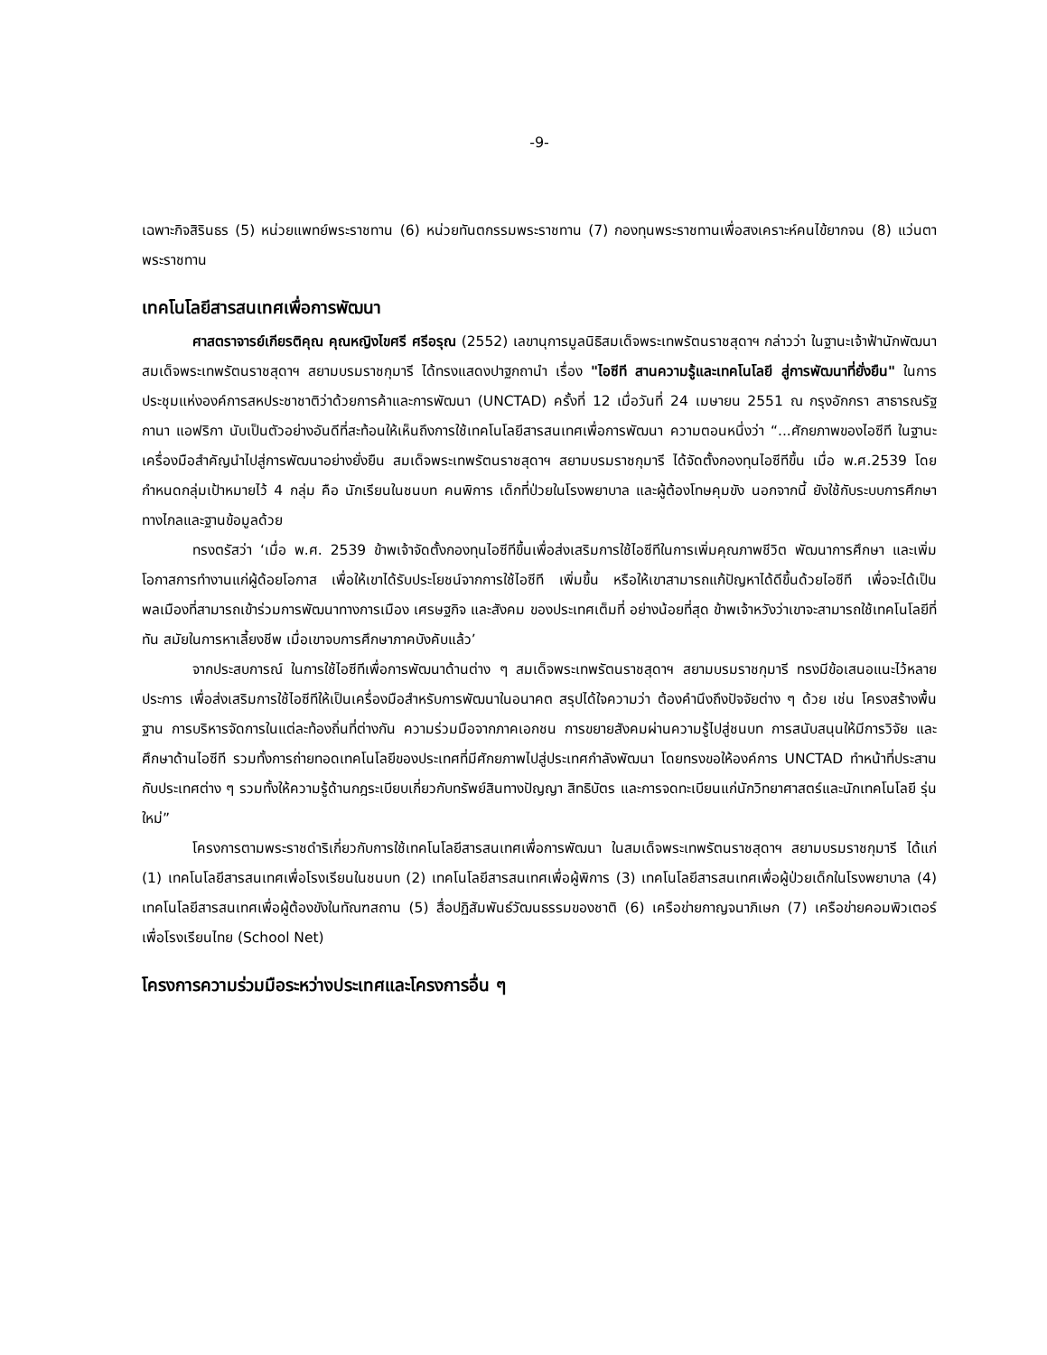-9-
เฉพาะกิจสิรินธร (5) หน่วยแพทย์พระราชทาน (6) หน่วยทันตกรรมพระราชทาน (7) กองทุนพระราชทานเพื่อสงเคราะห์คนไข้ยากจน (8) แว่นตาพระราชทาน
เทคโนโลยีสารสนเทศเพื่อการพัฒนา
ศาสตราจารย์เกียรติคุณ คุณหญิงไขศรี ศรีอรุณ (2552) เลขานุการมูลนิธิสมเด็จพระเทพรัตนราชสุดาฯ กล่าวว่า ในฐานะเจ้าฟ้านักพัฒนา สมเด็จพระเทพรัตนราชสุดาฯ สยามบรมราชกุมารี ได้ทรงแสดงปาฐกถานำ เรื่อง "ไอซีที สานความรู้และเทคโนโลยี สู่การพัฒนาที่ยั่งยืน" ในการประชุมแห่งองค์การสหประชาชาติว่าด้วยการค้าและการพัฒนา (UNCTAD) ครั้งที่ 12 เมื่อวันที่ 24 เมษายน 2551 ณ กรุงอักกรา สาธารณรัฐกานา แอฟริกา นับเป็นตัวอย่างอันดีที่สะท้อนให้เห็นถึงการใช้เทคโนโลยีสารสนเทศเพื่อการพัฒนา ความตอนหนึ่งว่า “...ศักยภาพของไอซีที ในฐานะเครื่องมือสำคัญนำไปสู่การพัฒนาอย่างยั่งยืน สมเด็จพระเทพรัตนราชสุดาฯ สยามบรมราชกุมารี ได้จัดตั้งกองทุนไอซีทีขึ้น เมื่อ พ.ศ.2539 โดยกำหนดกลุ่มเป้าหมายไว้ 4 กลุ่ม คือ นักเรียนในชนบท คนพิการ เด็กที่ป่วยในโรงพยาบาล และผู้ต้องโทษคุมขัง นอกจากนี้ ยังใช้กับระบบการศึกษาทางไกลและฐานข้อมูลด้วย
ทรงตรัสว่า ‘เมื่อ พ.ศ. 2539 ข้าพเจ้าจัดตั้งกองทุนไอซีทีขึ้นเพื่อส่งเสริมการใช้ไอซีทีในการเพิ่มคุณภาพชีวิต พัฒนาการศึกษา และเพิ่มโอกาสการทำงานแก่ผู้ด้อยโอกาส เพื่อให้เขาได้รับประโยชน์จากการใช้ไอซีที เพิ่มขึ้น หรือให้เขาสามารถแก้ปัญหาได้ดีขึ้นด้วยไอซีที เพื่อจะได้เป็น พลเมืองที่สามารถเข้าร่วมการพัฒนาทางการเมือง เศรษฐกิจ และสังคม ของประเทศเต็มที่ อย่างน้อยที่สุด ข้าพเจ้าหวังว่าเขาจะสามารถใช้เทคโนโลยีที่ทัน สมัยในการหาเลี้ยงชีพ เมื่อเขาจบการศึกษาภาคบังคับแล้ว’
จากประสบการณ์ ในการใช้ไอซีทีเพื่อการพัฒนาด้านต่าง ๆ สมเด็จพระเทพรัตนราชสุดาฯ สยามบรมราชกุมารี ทรงมีข้อเสนอแนะไว้หลายประการ เพื่อส่งเสริมการใช้ไอซีทีให้เป็นเครื่องมือสำหรับการพัฒนาในอนาคต สรุปได้ใจความว่า ต้องคำนึงถึงปัจจัยต่าง ๆ ด้วย เช่น โครงสร้างพื้นฐาน การบริหารจัดการในแต่ละท้องถิ่นที่ต่างกัน ความร่วมมือจากภาคเอกชน การขยายสังคมผ่านความรู้ไปสู่ชนบท การสนับสนุนให้มีการวิจัย และศึกษาด้านไอซีที รวมทั้งการถ่ายทอดเทคโนโลยีของประเทศที่มีศักยภาพไปสู่ประเทศกำลังพัฒนา โดยทรงขอให้องค์การ UNCTAD ทำหน้าที่ประสานกับประเทศต่าง ๆ รวมทั้งให้ความรู้ด้านกฎระเบียบเกี่ยวกับทรัพย์สินทางปัญญา สิทธิบัตร และการจดทะเบียนแก่นักวิทยาศาสตร์และนักเทคโนโลยี รุ่นใหม่”
โครงการตามพระราชดำริเกี่ยวกับการใช้เทคโนโลยีสารสนเทศเพื่อการพัฒนา ในสมเด็จพระเทพรัตนราชสุดาฯ สยามบรมราชกุมารี ได้แก่ (1) เทคโนโลยีสารสนเทศเพื่อโรงเรียนในชนบท (2) เทคโนโลยีสารสนเทศเพื่อผู้พิการ (3) เทคโนโลยีสารสนเทศเพื่อผู้ป่วยเด็กในโรงพยาบาล (4) เทคโนโลยีสารสนเทศเพื่อผู้ต้องขังในทัณฑสถาน (5) สื่อปฏิสัมพันธ์วัฒนธรรมของชาติ (6) เครือข่ายกาญจนาภิเษก (7) เครือข่ายคอมพิวเตอร์เพื่อโรงเรียนไทย (School Net)
โครงการความร่วมมือระหว่างประเทศและโครงการอื่น ๆ